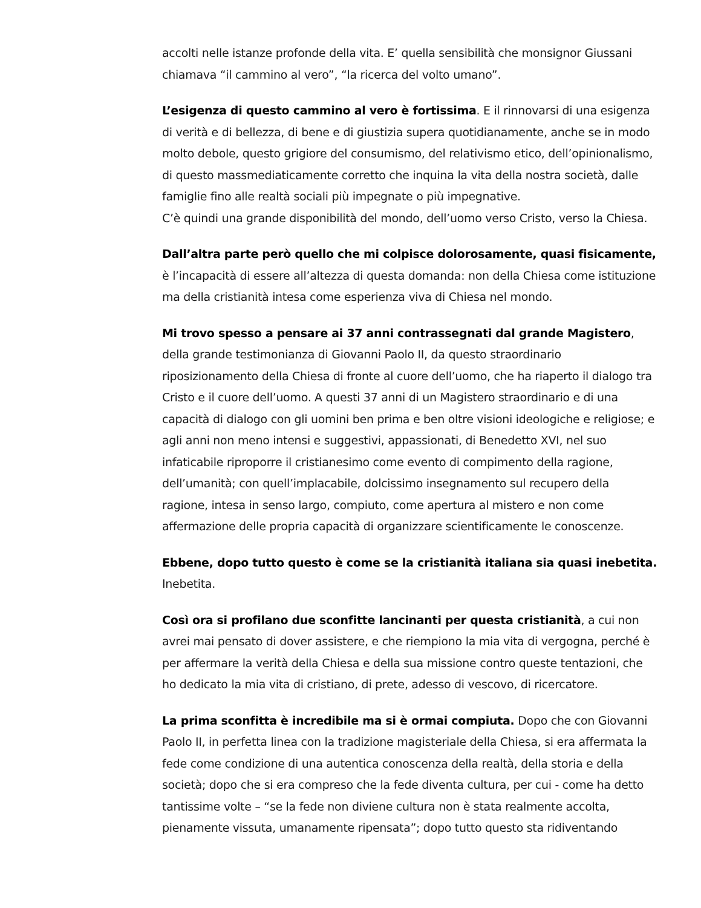accolti nelle istanze profonde della vita. E’ quella sensibilità che monsignor Giussani chiamava “il cammino al vero”, “la ricerca del volto umano”.
L’esigenza di questo cammino al vero è fortissima. E il rinnovarsi di una esigenza di verità e di bellezza, di bene e di giustizia supera quotidianamente, anche se in modo molto debole, questo grigiore del consumismo, del relativismo etico, dell’opinionalismo, di questo massmediaticamente corretto che inquina la vita della nostra società, dalle famiglie fino alle realtà sociali più impegnate o più impegnative.
C’è quindi una grande disponibilità del mondo, dell’uomo verso Cristo, verso la Chiesa.
Dall’altra parte però quello che mi colpisce dolorosamente, quasi fisicamente, è l’incapacità di essere all’altezza di questa domanda: non della Chiesa come istituzione ma della cristianità intesa come esperienza viva di Chiesa nel mondo.
Mi trovo spesso a pensare ai 37 anni contrassegnati dal grande Magistero, della grande testimonianza di Giovanni Paolo II, da questo straordinario riposizionamento della Chiesa di fronte al cuore dell’uomo, che ha riaperto il dialogo tra Cristo e il cuore dell’uomo. A questi 37 anni di un Magistero straordinario e di una capacità di dialogo con gli uomini ben prima e ben oltre visioni ideologiche e religiose; e agli anni non meno intensi e suggestivi, appassionati, di Benedetto XVI, nel suo infaticabile riproporre il cristianesimo come evento di compimento della ragione, dell’umanità; con quell’implacabile, dolcissimo insegnamento sul recupero della ragione, intesa in senso largo, compiuto, come apertura al mistero e non come affermazione delle propria capacità di organizzare scientificamente le conoscenze.
Ebbene, dopo tutto questo è come se la cristianità italiana sia quasi inebetita.
Inebetita.
Così ora si profilano due sconfitte lancinanti per questa cristianità, a cui non avrei mai pensato di dover assistere, e che riempiono la mia vita di vergogna, perché è per affermare la verità della Chiesa e della sua missione contro queste tentazioni, che ho dedicato la mia vita di cristiano, di prete, adesso di vescovo, di ricercatore.
La prima sconfitta è incredibile ma si è ormai compiuta. Dopo che con Giovanni Paolo II, in perfetta linea con la tradizione magisteriale della Chiesa, si era affermata la fede come condizione di una autentica conoscenza della realtà, della storia e della società; dopo che si era compreso che la fede diventa cultura, per cui - come ha detto tantissime volte – “se la fede non diviene cultura non è stata realmente accolta, pienamente vissuta, umanamente ripensata”; dopo tutto questo sta ridiventando